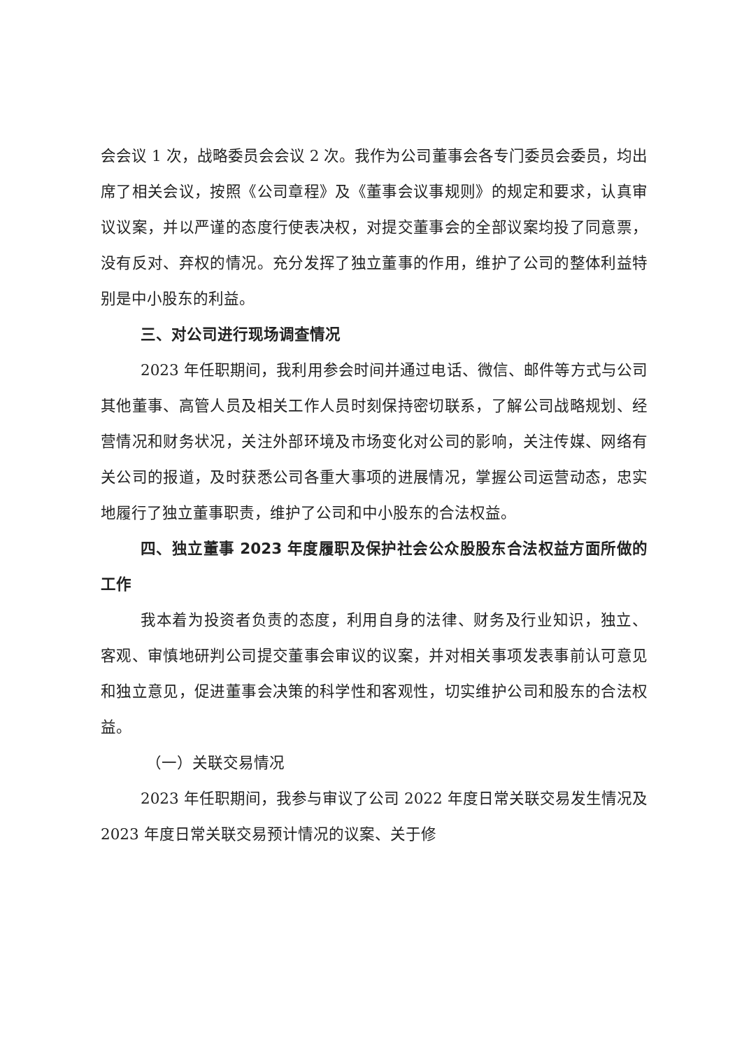会会议 1 次，战略委员会会议 2 次。我作为公司董事会各专门委员会委员，均出席了相关会议，按照《公司章程》及《董事会议事规则》的规定和要求，认真审议议案，并以严谨的态度行使表决权，对提交董事会的全部议案均投了同意票，没有反对、弃权的情况。充分发挥了独立董事的作用，维护了公司的整体利益特别是中小股东的利益。
三、对公司进行现场调查情况
2023 年任职期间，我利用参会时间并通过电话、微信、邮件等方式与公司其他董事、高管人员及相关工作人员时刻保持密切联系，了解公司战略规划、经营情况和财务状况，关注外部环境及市场变化对公司的影响，关注传媒、网络有关公司的报道，及时获悉公司各重大事项的进展情况，掌握公司运营动态，忠实地履行了独立董事职责，维护了公司和中小股东的合法权益。
四、独立董事 2023 年度履职及保护社会公众股股东合法权益方面所做的工作
我本着为投资者负责的态度，利用自身的法律、财务及行业知识，独立、客观、审慎地研判公司提交董事会审议的议案，并对相关事项发表事前认可意见和独立意见，促进董事会决策的科学性和客观性，切实维护公司和股东的合法权益。
（一）关联交易情况
2023 年任职期间，我参与审议了公司 2022 年度日常关联交易发生情况及 2023 年度日常关联交易预计情况的议案、关于修